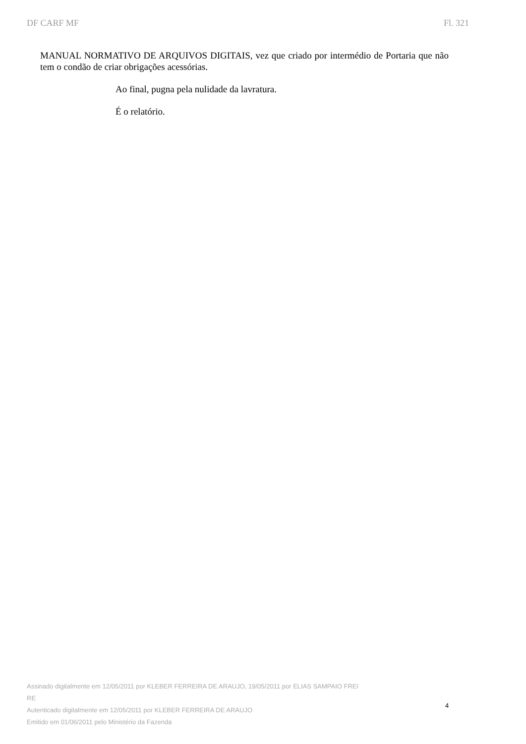DF CARF MF Fl. 321
MANUAL NORMATIVO DE ARQUIVOS DIGITAIS, vez que criado por intermédio de Portaria que não tem o condão de criar obrigações acessórias.
Ao final, pugna pela nulidade da lavratura.
É o relatório.
Assinado digitalmente em 12/05/2011 por KLEBER FERREIRA DE ARAUJO, 19/05/2011 por ELIAS SAMPAIO FREI
RE
Autenticado digitalmente em 12/05/2011 por KLEBER FERREIRA DE ARAUJO
Emitido em 01/06/2011 pelo Ministério da Fazenda
4